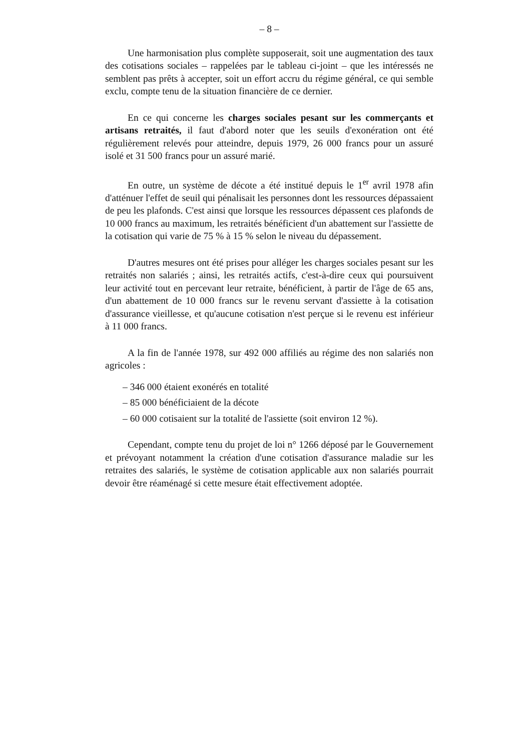– 8 –
Une harmonisation plus complète supposerait, soit une augmentation des taux des cotisations sociales – rappelées par le tableau ci-joint – que les intéressés ne semblent pas prêts à accepter, soit un effort accru du régime général, ce qui semble exclu, compte tenu de la situation financière de ce dernier.
En ce qui concerne les charges sociales pesant sur les commerçants et artisans retraités, il faut d'abord noter que les seuils d'exonération ont été régulièrement relevés pour atteindre, depuis 1979, 26 000 francs pour un assuré isolé et 31 500 francs pour un assuré marié.
En outre, un système de décote a été institué depuis le 1<sup>er</sup> avril 1978 afin d'atténuer l'effet de seuil qui pénalisait les personnes dont les ressources dépassaient de peu les plafonds. C'est ainsi que lorsque les ressources dépassent ces plafonds de 10 000 francs au maximum, les retraités bénéficient d'un abattement sur l'assiette de la cotisation qui varie de 75 % à 15 % selon le niveau du dépassement.
D'autres mesures ont été prises pour alléger les charges sociales pesant sur les retraités non salariés ; ainsi, les retraités actifs, c'est-à-dire ceux qui poursuivent leur activité tout en percevant leur retraite, bénéficient, à partir de l'âge de 65 ans, d'un abattement de 10 000 francs sur le revenu servant d'assiette à la cotisation d'assurance vieillesse, et qu'aucune cotisation n'est perçue si le revenu est inférieur à 11 000 francs.
A la fin de l'année 1978, sur 492 000 affiliés au régime des non salariés non agricoles :
– 346 000 étaient exonérés en totalité
– 85 000 bénéficiaient de la décote
– 60 000 cotisaient sur la totalité de l'assiette (soit environ 12 %).
Cependant, compte tenu du projet de loi n° 1266 déposé par le Gouvernement et prévoyant notamment la création d'une cotisation d'assurance maladie sur les retraites des salariés, le système de cotisation applicable aux non salariés pourrait devoir être réaménagé si cette mesure était effectivement adoptée.